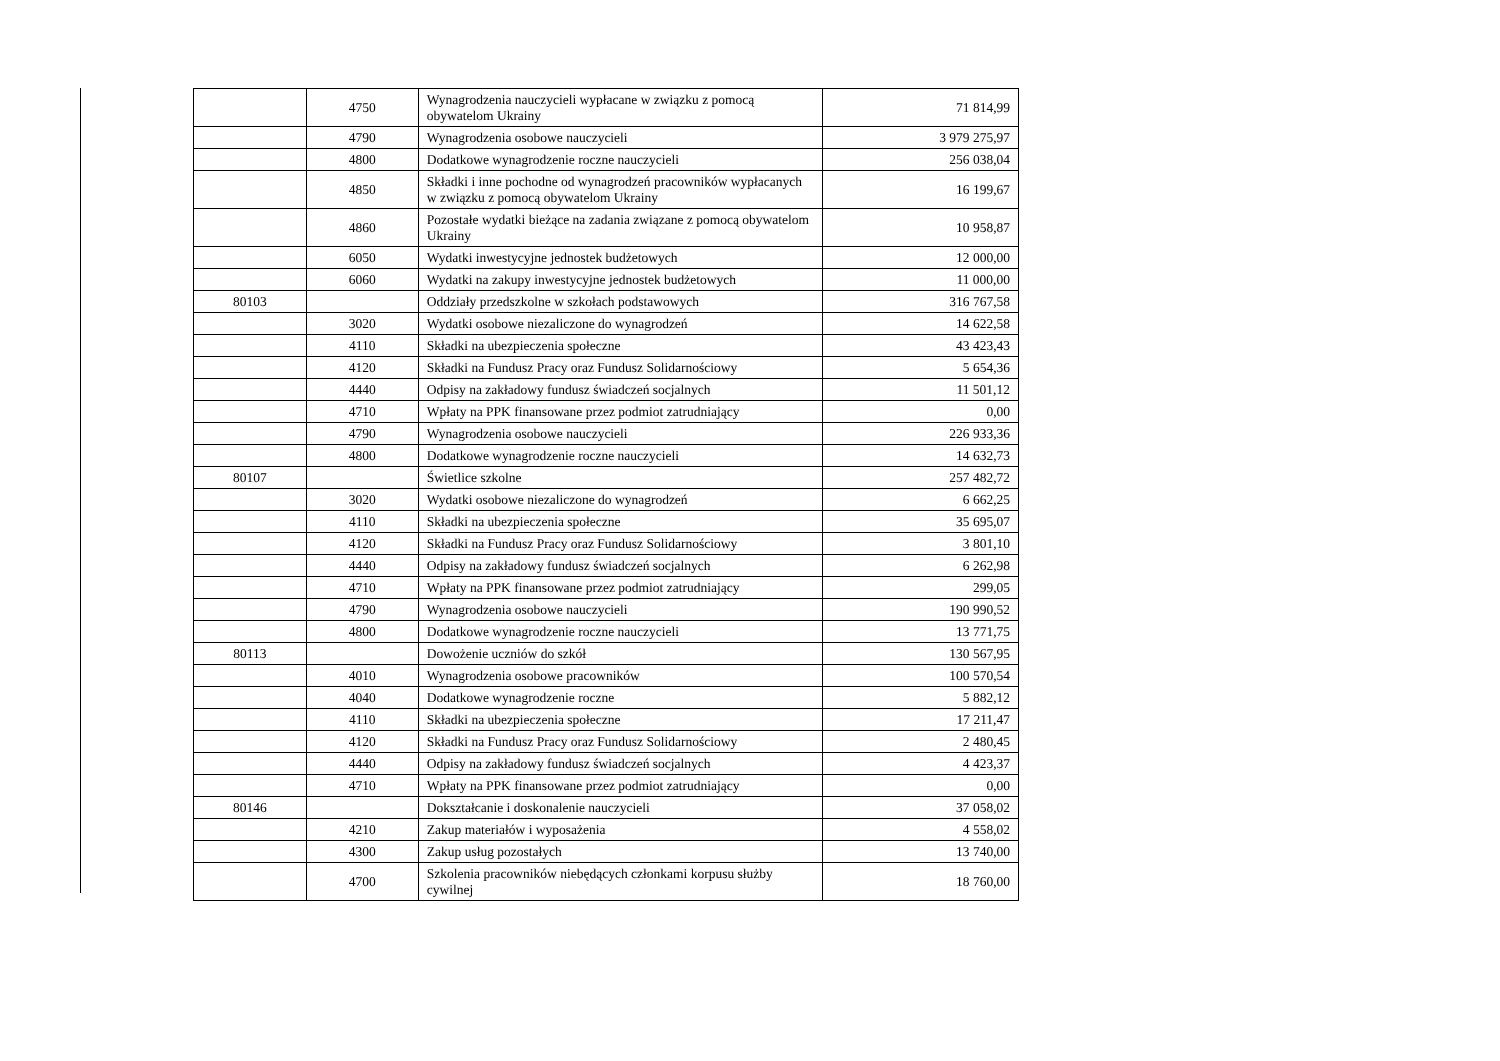| | 4750 | Wynagrodzenia nauczycieli wypłacane w związku z pomocą obywatelom Ukrainy | 71 814,99 |
| | 4790 | Wynagrodzenia osobowe nauczycieli | 3 979 275,97 |
| | 4800 | Dodatkowe wynagrodzenie roczne nauczycieli | 256 038,04 |
| | 4850 | Składki i inne pochodne od wynagrodzeń pracowników wypłacanych w związku z pomocą obywatelom Ukrainy | 16 199,67 |
| | 4860 | Pozostałe wydatki bieżące na zadania związane z pomocą obywatelom Ukrainy | 10 958,87 |
| | 6050 | Wydatki inwestycyjne jednostek budżetowych | 12 000,00 |
| | 6060 | Wydatki na zakupy inwestycyjne jednostek budżetowych | 11 000,00 |
| 80103 | | Oddziały przedszkolne w szkołach podstawowych | 316 767,58 |
| | 3020 | Wydatki osobowe niezaliczone do wynagrodzeń | 14 622,58 |
| | 4110 | Składki na ubezpieczenia społeczne | 43 423,43 |
| | 4120 | Składki na Fundusz Pracy oraz Fundusz Solidarnościowy | 5 654,36 |
| | 4440 | Odpisy na zakładowy fundusz świadczeń socjalnych | 11 501,12 |
| | 4710 | Wpłaty na PPK finansowane przez podmiot zatrudniający | 0,00 |
| | 4790 | Wynagrodzenia osobowe nauczycieli | 226 933,36 |
| | 4800 | Dodatkowe wynagrodzenie roczne nauczycieli | 14 632,73 |
| 80107 | | Świetlice szkolne | 257 482,72 |
| | 3020 | Wydatki osobowe niezaliczone do wynagrodzeń | 6 662,25 |
| | 4110 | Składki na ubezpieczenia społeczne | 35 695,07 |
| | 4120 | Składki na Fundusz Pracy oraz Fundusz Solidarnościowy | 3 801,10 |
| | 4440 | Odpisy na zakładowy fundusz świadczeń socjalnych | 6 262,98 |
| | 4710 | Wpłaty na PPK finansowane przez podmiot zatrudniający | 299,05 |
| | 4790 | Wynagrodzenia osobowe nauczycieli | 190 990,52 |
| | 4800 | Dodatkowe wynagrodzenie roczne nauczycieli | 13 771,75 |
| 80113 | | Dowożenie uczniów do szkół | 130 567,95 |
| | 4010 | Wynagrodzenia osobowe pracowników | 100 570,54 |
| | 4040 | Dodatkowe wynagrodzenie roczne | 5 882,12 |
| | 4110 | Składki na ubezpieczenia społeczne | 17 211,47 |
| | 4120 | Składki na Fundusz Pracy oraz Fundusz Solidarnościowy | 2 480,45 |
| | 4440 | Odpisy na zakładowy fundusz świadczeń socjalnych | 4 423,37 |
| | 4710 | Wpłaty na PPK finansowane przez podmiot zatrudniający | 0,00 |
| 80146 | | Dokształcanie i doskonalenie nauczycieli | 37 058,02 |
| | 4210 | Zakup materiałów i wyposażenia | 4 558,02 |
| | 4300 | Zakup usług pozostałych | 13 740,00 |
| | 4700 | Szkolenia pracowników niebędących członkami korpusu służby cywilnej | 18 760,00 |